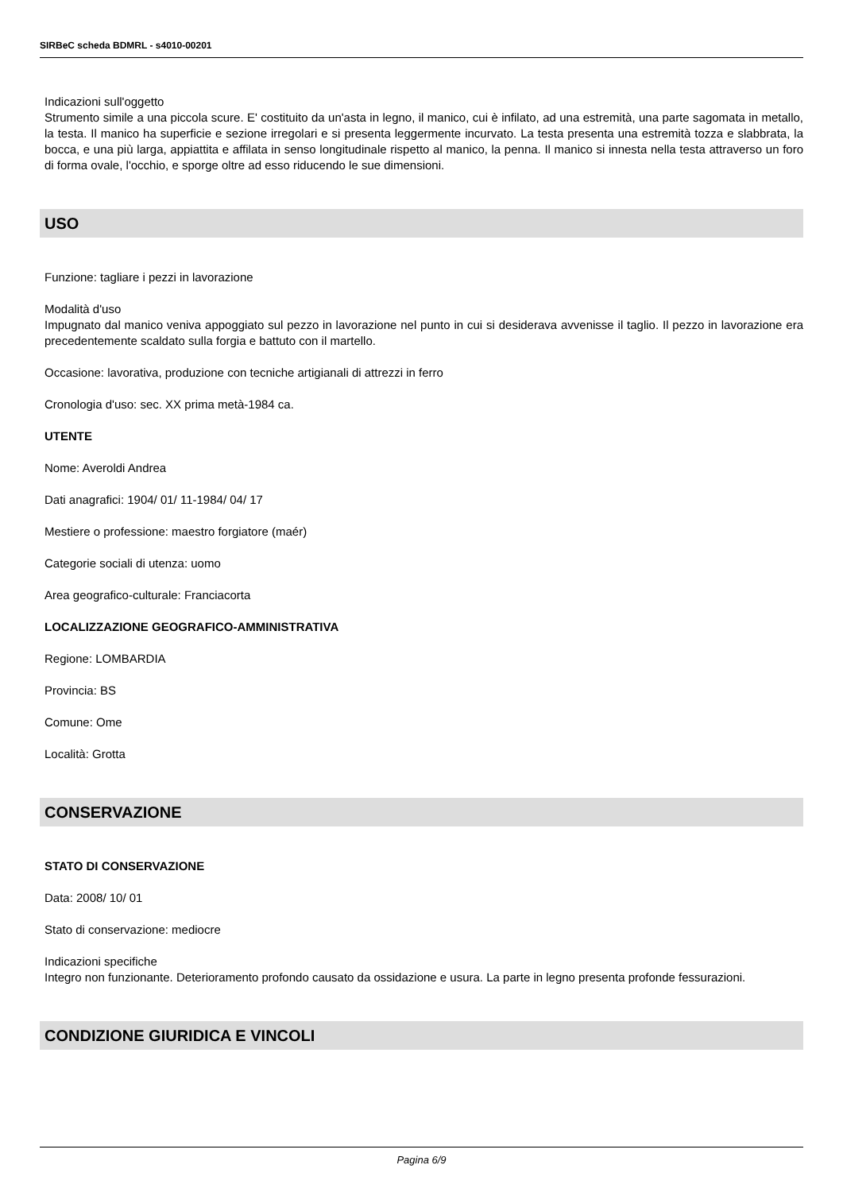SIRBeC scheda BDMRL - s4010-00201
Indicazioni sull'oggetto
Strumento simile a una piccola scure. E' costituito da un'asta in legno, il manico, cui è infilato, ad una estremità, una parte sagomata in metallo, la testa. Il manico ha superficie e sezione irregolari e si presenta leggermente incurvato. La testa presenta una estremità tozza e slabbrata, la bocca, e una più larga, appiattita e affilata in senso longitudinale rispetto al manico, la penna. Il manico si innesta nella testa attraverso un foro di forma ovale, l'occhio, e sporge oltre ad esso riducendo le sue dimensioni.
USO
Funzione: tagliare i pezzi in lavorazione
Modalità d'uso
Impugnato dal manico veniva appoggiato sul pezzo in lavorazione nel punto in cui si desiderava avvenisse il taglio. Il pezzo in lavorazione era precedentemente scaldato sulla forgia e battuto con il martello.
Occasione: lavorativa, produzione con tecniche artigianali di attrezzi in ferro
Cronologia d'uso: sec. XX prima metà-1984 ca.
UTENTE
Nome: Averoldi Andrea
Dati anagrafici: 1904/ 01/ 11-1984/ 04/ 17
Mestiere o professione: maestro forgiatore (maér)
Categorie sociali di utenza: uomo
Area geografico-culturale: Franciacorta
LOCALIZZAZIONE GEOGRAFICO-AMMINISTRATIVA
Regione: LOMBARDIA
Provincia: BS
Comune: Ome
Località: Grotta
CONSERVAZIONE
STATO DI CONSERVAZIONE
Data: 2008/ 10/ 01
Stato di conservazione: mediocre
Indicazioni specifiche
Integro non funzionante. Deterioramento profondo causato da ossidazione e usura. La parte in legno presenta profonde fessurazioni.
CONDIZIONE GIURIDICA E VINCOLI
Pagina 6/9